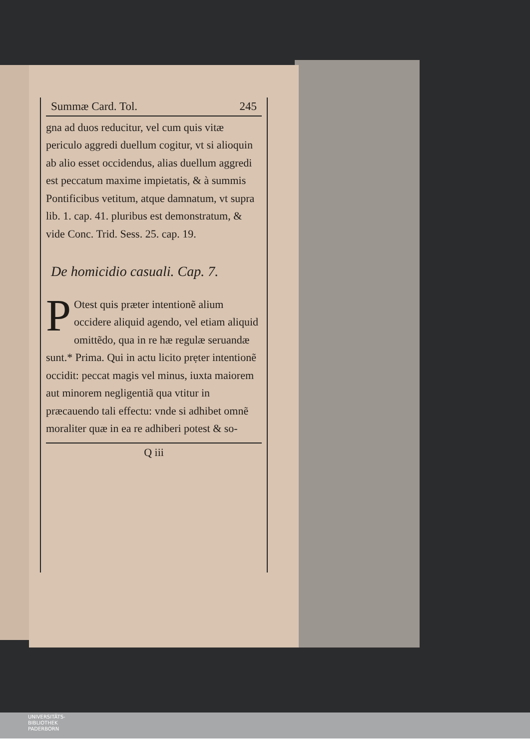Summæ Card. Tol. 245
gna ad duos reducitur, vel cum quis vitæ periculo aggredi duellum cogitur, vt si alioquin ab alio esset occidendus, alias duellum aggredi est peccatum maxime impietatis, & à summis Pontificibus vetitum, atque damnatum, vt supra lib. 1. cap. 41. pluribus est demonstratum, & vide Conc. Trid. Sess. 25. cap. 19.
De homicidio casuali. Cap. 7.
POtest quis præter intentionẽ alium occidere aliquid agendo, vel etiam aliquid omittẽdo, qua in re hæ regulæ seruandæ sunt.* Prima. Qui in actu licito prẹter intentionẽ occidit: peccat magis vel minus, iuxta maiorem aut minorem negligentiã qua vtitur in præcauendo tali effectu: vnde si adhibet omnẽ moraliter quæ in ea re adhiberi potest & so-
Q iii
UNIVERSITÄTS-
BIBLIOTHEK
PADERBORN